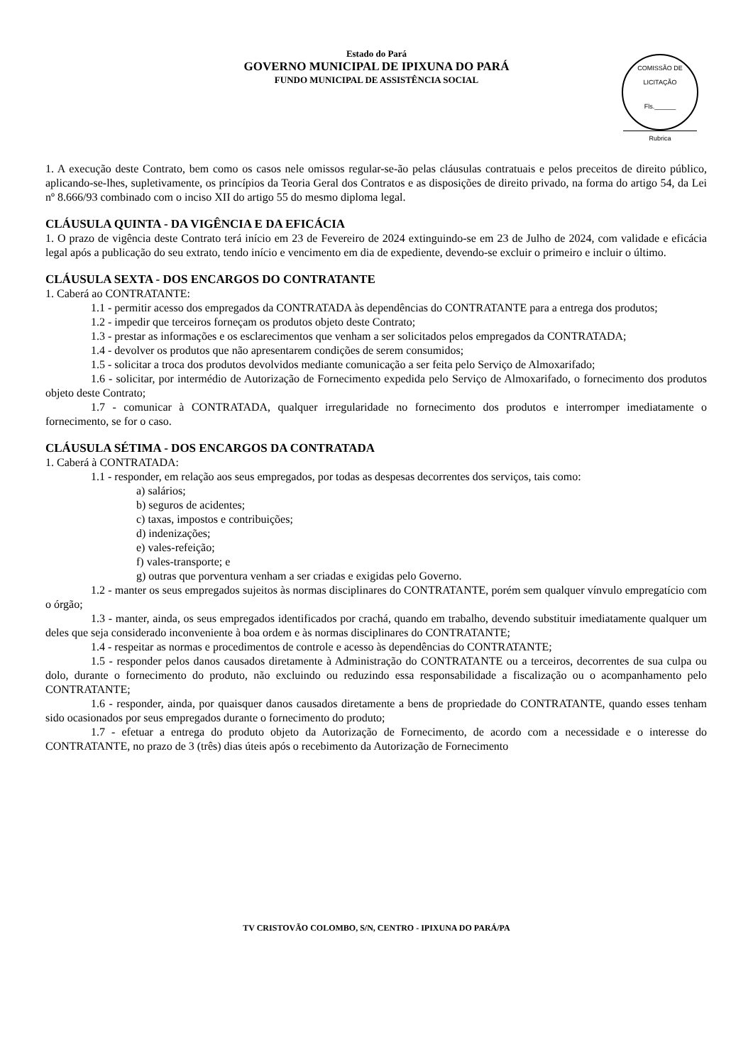Estado do Pará
GOVERNO MUNICIPAL DE IPIXUNA DO PARÁ
FUNDO MUNICIPAL DE ASSISTÊNCIA SOCIAL
COMISSÃO DE LICITAÇÃO
Fls.______
Rubrica
1. A execução deste Contrato, bem como os casos nele omissos regular-se-ão pelas cláusulas contratuais e pelos preceitos de direito público, aplicando-se-lhes, supletivamente, os princípios da Teoria Geral dos Contratos e as disposições de direito privado, na forma do artigo 54, da Lei nº 8.666/93 combinado com o inciso XII do artigo 55 do mesmo diploma legal.
CLÁUSULA QUINTA - DA VIGÊNCIA E DA EFICÁCIA
1. O prazo de vigência deste Contrato terá início em 23 de Fevereiro de 2024 extinguindo-se em 23 de Julho de 2024, com validade e eficácia legal após a publicação do seu extrato, tendo início e vencimento em dia de expediente, devendo-se excluir o primeiro e incluir o último.
CLÁUSULA SEXTA - DOS ENCARGOS DO CONTRATANTE
1. Caberá ao CONTRATANTE:
1.1 - permitir acesso dos empregados da CONTRATADA às dependências do CONTRATANTE para a entrega dos produtos;
1.2 - impedir que terceiros forneçam os produtos objeto deste Contrato;
1.3 - prestar as informações e os esclarecimentos que venham a ser solicitados pelos empregados da CONTRATADA;
1.4 - devolver os produtos que não apresentarem condições de serem consumidos;
1.5 - solicitar a troca dos produtos devolvidos mediante comunicação a ser feita pelo Serviço de Almoxarifado;
1.6 - solicitar, por intermédio de Autorização de Fornecimento expedida pelo Serviço de Almoxarifado, o fornecimento dos produtos objeto deste Contrato;
1.7 - comunicar à CONTRATADA, qualquer irregularidade no fornecimento dos produtos e interromper imediatamente o fornecimento, se for o caso.
CLÁUSULA SÉTIMA - DOS ENCARGOS DA CONTRATADA
1. Caberá à CONTRATADA:
1.1 - responder, em relação aos seus empregados, por todas as despesas decorrentes dos serviços, tais como:
a) salários;
b) seguros de acidentes;
c) taxas, impostos e contribuições;
d) indenizações;
e) vales-refeição;
f) vales-transporte; e
g) outras que porventura venham a ser criadas e exigidas pelo Governo.
1.2 - manter os seus empregados sujeitos às normas disciplinares do CONTRATANTE, porém sem qualquer vínvulo empregatício com o órgão;
1.3 - manter, ainda, os seus empregados identificados por crachá, quando em trabalho, devendo substituir imediatamente qualquer um deles que seja considerado inconveniente à boa ordem e às normas disciplinares do CONTRATANTE;
1.4 - respeitar as normas e procedimentos de controle e acesso às dependências do CONTRATANTE;
1.5 - responder pelos danos causados diretamente à Administração do CONTRATANTE ou a terceiros, decorrentes de sua culpa ou dolo, durante o fornecimento do produto, não excluindo ou reduzindo essa responsabilidade a fiscalização ou o acompanhamento pelo CONTRATANTE;
1.6 - responder, ainda, por quaisquer danos causados diretamente a bens de propriedade do CONTRATANTE, quando esses tenham sido ocasionados por seus empregados durante o fornecimento do produto;
1.7 - efetuar a entrega do produto objeto da Autorização de Fornecimento, de acordo com a necessidade e o interesse do CONTRATANTE, no prazo de 3 (três) dias úteis após o recebimento da Autorização de Fornecimento
TV CRISTOVÃO COLOMBO, S/N, CENTRO - IPIXUNA DO PARÁ/PA